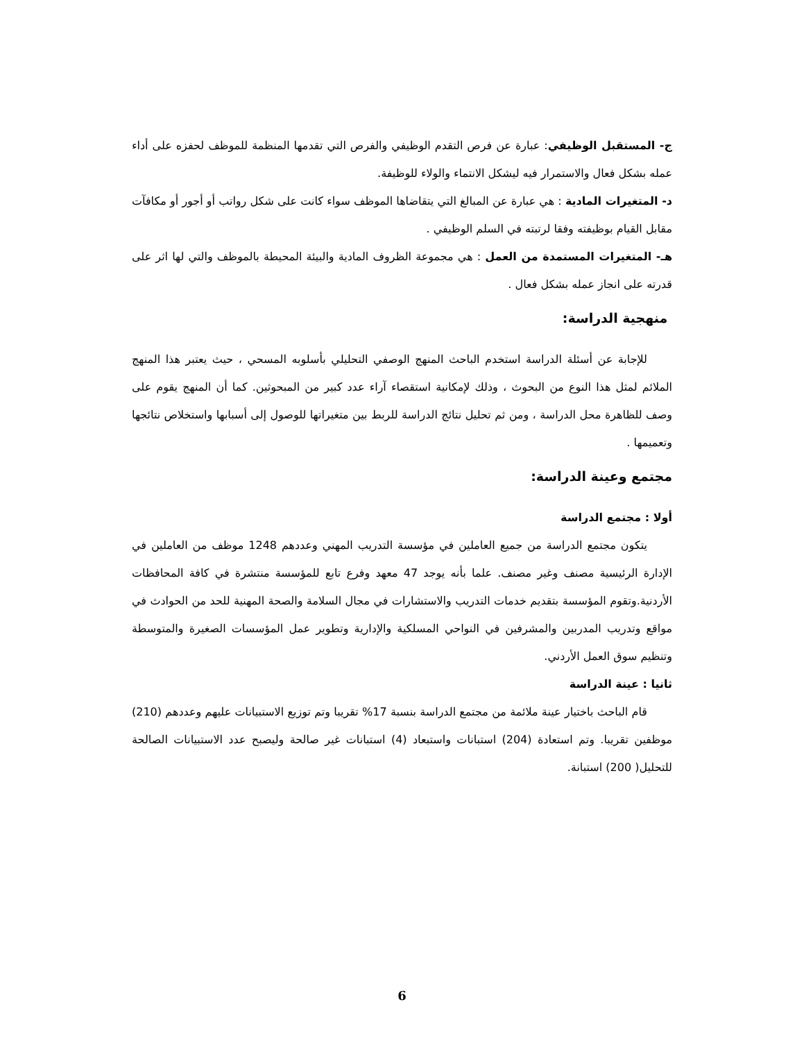ج- المستقبل الوظيفي: عبارة عن فرص التقدم الوظيفي والفرص التي تقدمها المنظمة للموظف لحفزه على أداء عمله بشكل فعال والاستمرار فيه ليشكل الانتماء والولاء للوظيفة.
د- المتغيرات المادية : هي عبارة عن المبالغ التي يتقاضاها الموظف سواء كانت على شكل رواتب أو أجور أو مكافآت مقابل القيام بوظيفته وفقا لرتبته في السلم الوظيفي .
هـ- المتغيرات المستمدة من العمل : هي مجموعة الظروف المادية والبيئة المحيطة بالموظف والتي لها اثر على قدرته على انجاز عمله بشكل فعال .
منهجية الدراسة:
للإجابة عن أسئلة الدراسة استخدم الباحث المنهج الوصفي التحليلي بأسلوبه المسحي ، حيث يعتبر هذا المنهج الملائم لمثل هذا النوع من البحوث ، وذلك لإمكانية استقصاء آراء عدد كبير من المبحوثين. كما أن المنهج يقوم على وصف للظاهرة محل الدراسة ، ومن ثم تحليل نتائج الدراسة للربط بين متغيراتها للوصول إلى أسبابها واستخلاص نتائجها وتعميمها .
مجتمع وعينة الدراسة:
أولا : مجتمع الدراسة
يتكون مجتمع الدراسة من جميع العاملين في مؤسسة التدريب المهني وعددهم 1248 موظف من العاملين في الإدارة الرئيسية مصنف وغير مصنف. علما بأنه يوجد 47 معهد وفرع تابع للمؤسسة منتشرة في كافة المحافظات الأردنية.وتقوم المؤسسة بتقديم خدمات التدريب والاستشارات في مجال السلامة والصحة المهنية للحد من الحوادث في مواقع وتدريب المدربين والمشرفين في النواحي المسلكية والإدارية وتطوير عمل المؤسسات الصغيرة والمتوسطة وتنظيم سوق العمل الأردني.
ثانيا : عينة الدراسة
قام الباحث باختيار عينة ملائمة من مجتمع الدراسة بنسبة 17% تقريبا وتم توزيع الاستبيانات عليهم وعددهم (210) موظفين تقريبا. وتم استعادة (204) استبانات واستبعاد (4) استبانات غير صالحة وليصبح عدد الاستبيانات الصالحة للتحليل( 200) استبانة.
6